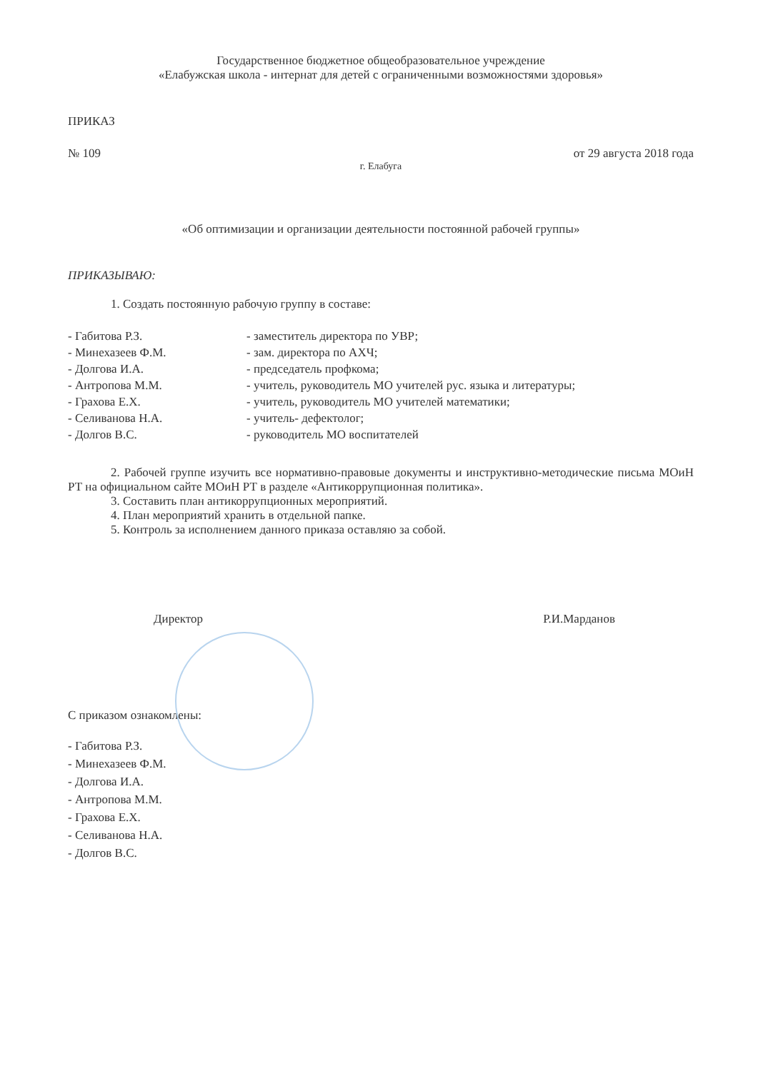Государственное бюджетное общеобразовательное учреждение
«Елабужская школа - интернат для детей с ограниченными возможностями здоровья»
ПРИКАЗ
№ 109 от 29 августа 2018 года
г. Елабуга
«Об оптимизации и организации деятельности постоянной рабочей группы»
ПРИКАЗЫВАЮ:
1. Создать постоянную рабочую группу в составе:
| - Габитова Р.З. | - заместитель директора по УВР; |
| - Минехазеев Ф.М. | - зам. директора по АХЧ; |
| - Долгова И.А. | - председатель профкома; |
| - Антропова М.М. | - учитель, руководитель МО учителей рус. языка и литературы; |
| - Грахова Е.Х. | - учитель, руководитель МО учителей математики; |
| - Селиванова Н.А. | - учитель- дефектолог; |
| - Долгов В.С. | - руководитель МО воспитателей |
2. Рабочей группе изучить все нормативно-правовые документы и инструктивно-методические письма МОиН РТ на официальном сайте МОиН РТ в разделе «Антикоррупционная политика».
3. Составить план антикоррупционных мероприятий.
4. План мероприятий хранить в отдельной папке.
5. Контроль за исполнением данного приказа оставляю за собой.
Директор Р.И.Марданов
С приказом ознакомлены:
- Габитова Р.З.
- Минехазеев Ф.М.
- Долгова И.А.
- Антропова М.М.
- Грахова Е.Х.
- Селиванова Н.А.
- Долгов В.С.